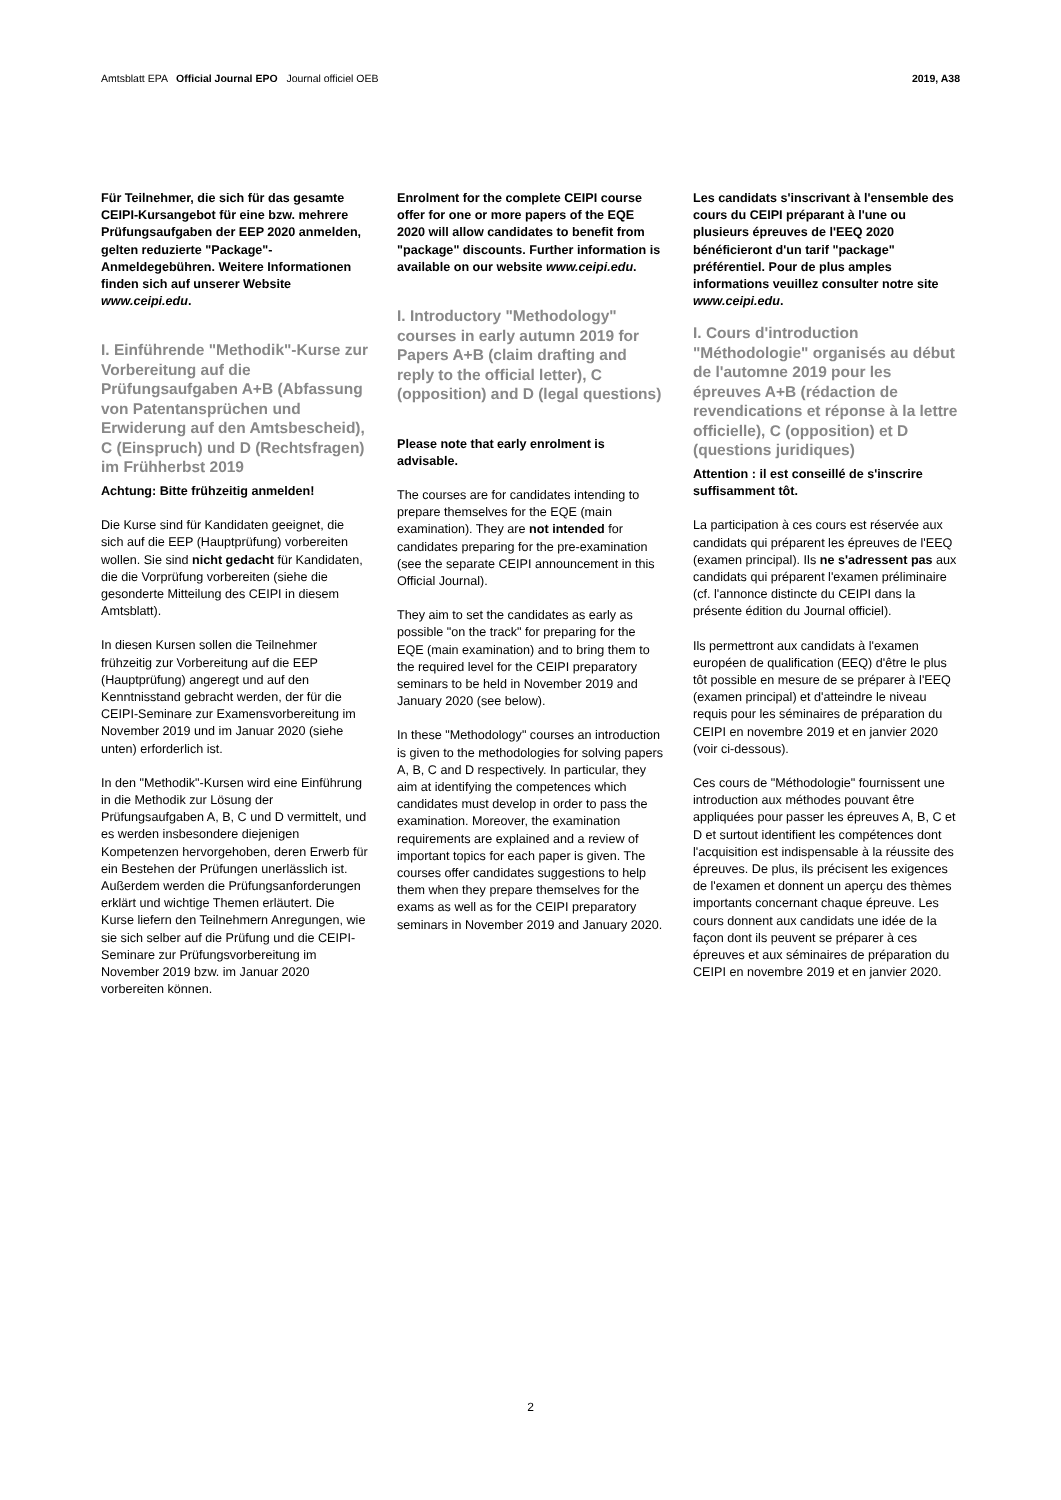Amtsblatt EPA Official Journal EPO Journal officiel OEB 2019, A38
Für Teilnehmer, die sich für das gesamte CEIPI-Kursangebot für eine bzw. mehrere Prüfungsaufgaben der EEP 2020 anmelden, gelten reduzierte "Package"-Anmeldegebühren. Weitere Informationen finden sich auf unserer Website www.ceipi.edu.
I. Einführende "Methodik"-Kurse zur Vorbereitung auf die Prüfungsaufgaben A+B (Abfassung von Patentansprüchen und Erwiderung auf den Amtsbescheid), C (Einspruch) und D (Rechtsfragen) im Frühherbst 2019
Achtung: Bitte frühzeitig anmelden!
Die Kurse sind für Kandidaten geeignet, die sich auf die EEP (Hauptprüfung) vorbereiten wollen. Sie sind nicht gedacht für Kandidaten, die die Vorprüfung vorbereiten (siehe die gesonderte Mitteilung des CEIPI in diesem Amtsblatt).
In diesen Kursen sollen die Teilnehmer frühzeitig zur Vorbereitung auf die EEP (Hauptprüfung) angeregt und auf den Kenntnisstand gebracht werden, der für die CEIPI-Seminare zur Examensvorbereitung im November 2019 und im Januar 2020 (siehe unten) erforderlich ist.
In den "Methodik"-Kursen wird eine Einführung in die Methodik zur Lösung der Prüfungsaufgaben A, B, C und D vermittelt, und es werden insbesondere diejenigen Kompetenzen hervorgehoben, deren Erwerb für ein Bestehen der Prüfungen unerlässlich ist. Außerdem werden die Prüfungsanforderungen erklärt und wichtige Themen erläutert. Die Kurse liefern den Teilnehmern Anregungen, wie sie sich selber auf die Prüfung und die CEIPI-Seminare zur Prüfungsvorbereitung im November 2019 bzw. im Januar 2020 vorbereiten können.
Enrolment for the complete CEIPI course offer for one or more papers of the EQE 2020 will allow candidates to benefit from "package" discounts. Further information is available on our website www.ceipi.edu.
I. Introductory "Methodology" courses in early autumn 2019 for Papers A+B (claim drafting and reply to the official letter), C (opposition) and D (legal questions)
Please note that early enrolment is advisable.
The courses are for candidates intending to prepare themselves for the EQE (main examination). They are not intended for candidates preparing for the pre-examination (see the separate CEIPI announcement in this Official Journal).
They aim to set the candidates as early as possible "on the track" for preparing for the EQE (main examination) and to bring them to the required level for the CEIPI preparatory seminars to be held in November 2019 and January 2020 (see below).
In these "Methodology" courses an introduction is given to the methodologies for solving papers A, B, C and D respectively. In particular, they aim at identifying the competences which candidates must develop in order to pass the examination. Moreover, the examination requirements are explained and a review of important topics for each paper is given. The courses offer candidates suggestions to help them when they prepare themselves for the exams as well as for the CEIPI preparatory seminars in November 2019 and January 2020.
Les candidats s'inscrivant à l'ensemble des cours du CEIPI préparant à l'une ou plusieurs épreuves de l'EEQ 2020 bénéficieront d'un tarif "package" préférentiel. Pour de plus amples informations veuillez consulter notre site www.ceipi.edu.
I. Cours d'introduction "Méthodologie" organisés au début de l'automne 2019 pour les épreuves A+B (rédaction de revendications et réponse à la lettre officielle), C (opposition) et D (questions juridiques)
Attention : il est conseillé de s'inscrire suffisamment tôt.
La participation à ces cours est réservée aux candidats qui préparent les épreuves de l'EEQ (examen principal). Ils ne s'adressent pas aux candidats qui préparent l'examen préliminaire (cf. l'annonce distincte du CEIPI dans la présente édition du Journal officiel).
Ils permettront aux candidats à l'examen européen de qualification (EEQ) d'être le plus tôt possible en mesure de se préparer à l'EEQ (examen principal) et d'atteindre le niveau requis pour les séminaires de préparation du CEIPI en novembre 2019 et en janvier 2020 (voir ci-dessous).
Ces cours de "Méthodologie" fournissent une introduction aux méthodes pouvant être appliquées pour passer les épreuves A, B, C et D et surtout identifient les compétences dont l'acquisition est indispensable à la réussite des épreuves. De plus, ils précisent les exigences de l'examen et donnent un aperçu des thèmes importants concernant chaque épreuve. Les cours donnent aux candidats une idée de la façon dont ils peuvent se préparer à ces épreuves et aux séminaires de préparation du CEIPI en novembre 2019 et en janvier 2020.
2